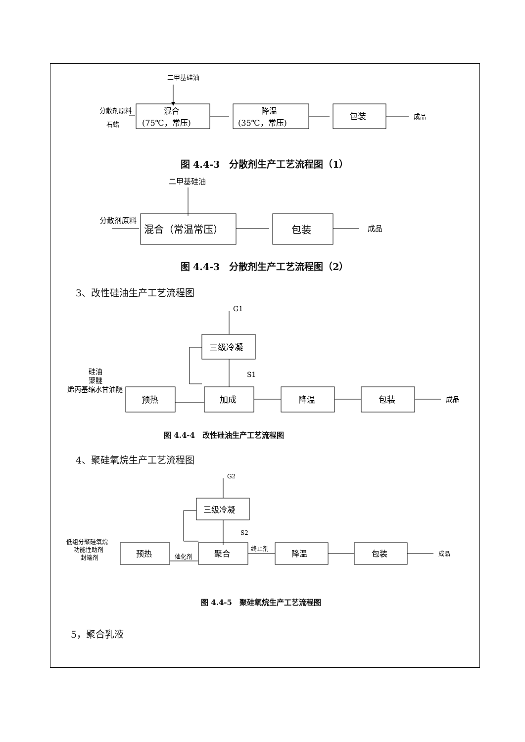二甲基硅油
分散剂原料
石蜡
混合
(75℃，常压)
降温
(35℃，常压)
包装
成品
图 4.4-3　分散剂生产工艺流程图（1）
二甲基硅油
分散剂原料
混合（常温常压）
包装
成品
图 4.4-3　分散剂生产工艺流程图（2）
3、改性硅油生产工艺流程图
G1
三级冷凝
S1
硅油
聚醚
烯丙基缩水甘油醚
预热
加成
降温
包装
成品
图 4.4-4　改性硅油生产工艺流程图
4、聚硅氧烷生产工艺流程图
G2
三级冷凝
S2
低组分聚硅氧烷
功能性助剂
封端剂
预热
催化剂
聚合
终止剂
降温
包装
成品
图 4.4-5　聚硅氧烷生产工艺流程图
5，聚合乳液